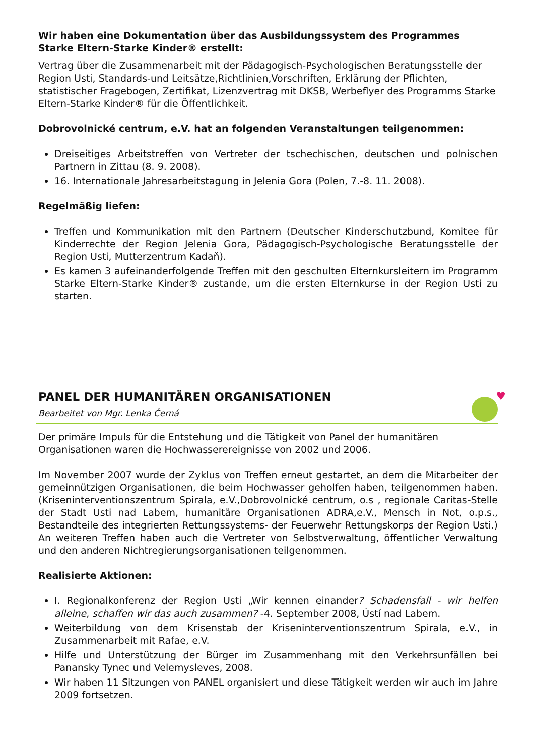Wir haben eine Dokumentation über das Ausbildungssystem des Programmes Starke Eltern-Starke Kinder® erstellt:
Vertrag über die Zusammenarbeit mit der Pädagogisch-Psychologischen Beratungsstelle der Region Usti, Standards-und Leitsätze,Richtlinien,Vorschriften, Erklärung der Pflichten, statistischer Fragebogen, Zertifikat, Lizenzvertrag mit DKSB, Werbeflyer des Programms Starke Eltern-Starke Kinder® für die Öffentlichkeit.
Dobrovolnické centrum, e.V. hat an folgenden Veranstaltungen teilgenommen:
Dreiseitiges Arbeitstreffen von Vertreter der tschechischen, deutschen und polnischen Partnern in Zittau (8. 9. 2008).
16. Internationale Jahresarbeitstagung in Jelenia Gora (Polen, 7.-8. 11. 2008).
Regelmäßig liefen:
Treffen und Kommunikation mit den Partnern (Deutscher Kinderschutzbund, Komitee für Kinderrechte der Region Jelenia Gora, Pädagogisch-Psychologische Beratungsstelle der Region Usti, Mutterzentrum Kadaň).
Es kamen 3 aufeinanderfolgende Treffen mit den geschulten Elternkursleitern im Programm Starke Eltern-Starke Kinder® zustande, um die ersten Elternkurse in der Region Usti zu starten.
PANEL DER HUMANITÄREN ORGANISATIONEN
Bearbeitet von Mgr. Lenka Černá
♥
Der primäre Impuls für die Entstehung und die Tätigkeit von Panel der humanitären Organisationen waren die Hochwasserereignisse von 2002 und 2006.
Im November 2007 wurde der Zyklus von Treffen erneut gestartet, an dem die Mitarbeiter der gemeinnützigen Organisationen, die beim Hochwasser geholfen haben, teilgenommen haben. (Kriseninterventionszentrum Spirala, e.V.,Dobrovolnické centrum, o.s , regionale Caritas-Stelle der Stadt Usti nad Labem, humanitäre Organisationen ADRA,e.V., Mensch in Not, o.p.s., Bestandteile des integrierten Rettungssystems- der Feuerwehr Rettungskorps der Region Usti.) An weiteren Treffen haben auch die Vertreter von Selbstverwaltung, öffentlicher Verwaltung und den anderen Nichtregierungsorganisationen teilgenommen.
Realisierte Aktionen:
I. Regionalkonferenz der Region Usti „Wir kennen einander? Schadensfall - wir helfen alleine, schaffen wir das auch zusammen? -4. September 2008, Ústí nad Labem.
Weiterbildung von dem Krisenstab der Kriseninterventionszentrum Spirala, e.V., in Zusammenarbeit mit Rafae, e.V.
Hilfe und Unterstützung der Bürger im Zusammenhang mit den Verkehrsunfällen bei Panansky Tynec und Velemysleves, 2008.
Wir haben 11 Sitzungen von PANEL organisiert und diese Tätigkeit werden wir auch im Jahre 2009 fortsetzen.